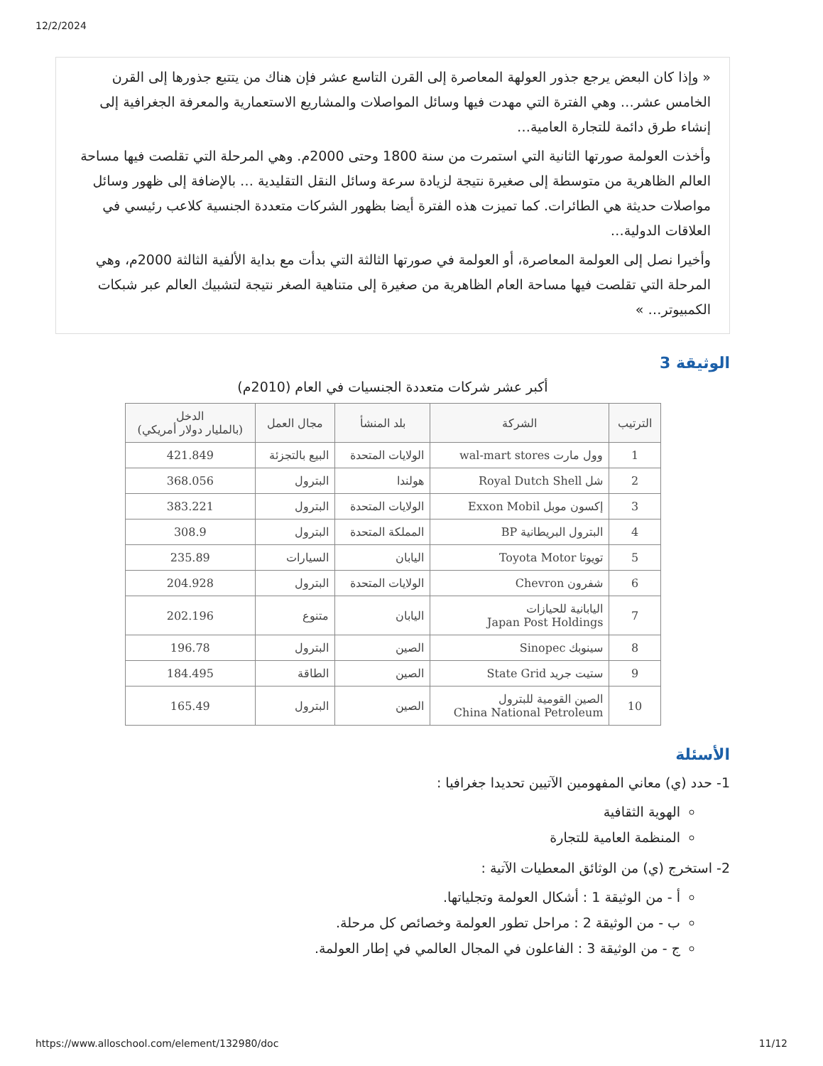12/2/2024
« وإذا كان البعض يرجع جذور العولهة المعاصرة إلى القرن التاسع عشر فإن هناك من يتتبع جذورها إلى القرن الخامس عشر… وهي الفترة التي مهدت فيها وسائل المواصلات والمشاريع الاستعمارية والمعرفة الجغرافية إلى إنشاء طرق دائمة للتجارة العامية…
وأخذت العولمة صورتها الثانية التي استمرت من سنة 1800 وحتى 2000م. وهي المرحلة التي تقلصت فيها مساحة العالم الظاهرية من متوسطة إلى صغيرة نتيجة لزيادة سرعة وسائل النقل التقليدية … بالإضافة إلى ظهور وسائل مواصلات حديثة هي الطائرات. كما تميزت هذه الفترة أيضا بظهور الشركات متعددة الجنسية كلاعب رئيسي في العلاقات الدولية…
وأخيرا نصل إلى العولمة المعاصرة، أو العولمة في صورتها الثالثة التي بدأت مع بداية الألفية الثالثة 2000م، وهي المرحلة التي تقلصت فيها مساحة العام الظاهرية من صغيرة إلى متناهية الصغر نتيجة لتشبيك العالم عبر شبكات الكمبيوتر… »
الوثيقة 3
أكبر عشر شركات متعددة الجنسيات في العام (2010م)
| الترتيب | الشركة | بلد المنشأ | مجال العمل | الدخل (بالمليار دولار أمريكي) |
| --- | --- | --- | --- | --- |
| 1 | وول مارت wal-mart stores | الولايات المتحدة | البيع بالتجزئة | 421.849 |
| 2 | شل Royal Dutch Shell | هولندا | البترول | 368.056 |
| 3 | إكسون موبل Exxon Mobil | الولايات المتحدة | البترول | 383.221 |
| 4 | البترول البريطانية BP | المملكة المتحدة | البترول | 308.9 |
| 5 | تويوتا Toyota Motor | اليابان | السيارات | 235.89 |
| 6 | شفرون Chevron | الولايات المتحدة | البترول | 204.928 |
| 7 | اليابانية للحيازات Japan Post Holdings | اليابان | متنوع | 202.196 |
| 8 | سينوبك Sinopec | الصين | البترول | 196.78 |
| 9 | ستيت جريد State Grid | الصين | الطاقة | 184.495 |
| 10 | الصين القومية للبترول China National Petroleum | الصين | البترول | 165.49 |
الأسئلة
1- حدد (ي) معاني المفهومين الآتيين تحديدا جغرافيا :
الهوية الثقافية
المنظمة العامية للتجارة
2- استخرج (ي) من الوثائق المعطيات الآتية :
أ - من الوثيقة 1 : أشكال العولمة وتجلياتها.
ب - من الوثيقة 2 : مراحل تطور العولمة وخصائص كل مرحلة.
ج - من الوثيقة 3 : الفاعلون في المجال العالمي في إطار العولمة.
https://www.alloschool.com/element/132980/doc 11/12